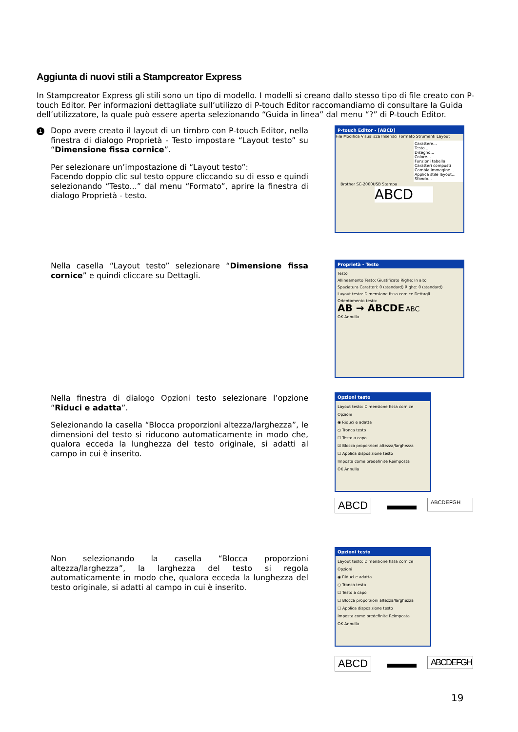Aggiunta di nuovi stili a Stampcreator Express
In Stampcreator Express gli stili sono un tipo di modello. I modelli si creano dallo stesso tipo di file creato con P-touch Editor. Per informazioni dettagliate sull’utilizzo di P-touch Editor raccomandiamo di consultare la Guida dell’utilizzatore, la quale può essere aperta selezionando “Guida in linea” dal menu “?” di P-touch Editor.
1
Dopo avere creato il layout di un timbro con P-touch Editor, nella finestra di dialogo Proprietà - Testo impostare “Layout testo” su “Dimensione fissa cornice”.
Per selezionare un’impostazione di “Layout testo”:
Facendo doppio clic sul testo oppure cliccando su di esso e quindi selezionando “Testo...” dal menu “Formato”, aprire la finestra di dialogo Proprietà - testo.
P-touch Editor - [ABCD]
File Modifica Visualizza Inserisci Formato Strumenti Layout
Carattere...
Testo...
Disegno...
Colore...
Funzioni tabella
Caratteri composti
Cambia immagine...
Applica stile layout...
Sfondo...
Brother SC-2000USB Stampa
ABCD
Nella casella “Layout testo” selezionare “Dimensione fissa cornice” e quindi cliccare su Dettagli.
Proprietà - Testo
Testo
Allineamento Testo: Giustificato Righe: In alto
Spaziatura Caratteri: 0 (standard) Righe: 0 (standard)
Layout testo: Dimensione fissa cornice Dettagli...
Orientamento testo:
AB → ABCDE ABC
OK Annulla
Nella finestra di dialogo Opzioni testo selezionare l’opzione “Riduci e adatta”.
Selezionando la casella “Blocca proporzioni altezza/larghezza”, le dimensioni del testo si riducono automaticamente in modo che, qualora ecceda la lunghezza del testo originale, si adatti al campo in cui è inserito.
Opzioni testo
Layout testo: Dimensione fissa cornice
Opzioni
◉ Riduci e adatta
○ Tronca testo
☐ Testo a capo
☑ Blocca proporzioni altezza/larghezza
☐ Applica disposizione testo
Imposta come predefinite Reimposta
OK Annulla
ABCD ABCDEFGH
Non selezionando la casella “Blocca proporzioni altezza/larghezza”, la larghezza del testo si regola automaticamente in modo che, qualora ecceda la lunghezza del testo originale, si adatti al campo in cui è inserito.
Opzioni testo
Layout testo: Dimensione fissa cornice
Opzioni
◉ Riduci e adatta
○ Tronca testo
☐ Testo a capo
☐ Blocca proporzioni altezza/larghezza
☐ Applica disposizione testo
Imposta come predefinite Reimposta
OK Annulla
ABCD
ABCDEFGH
19